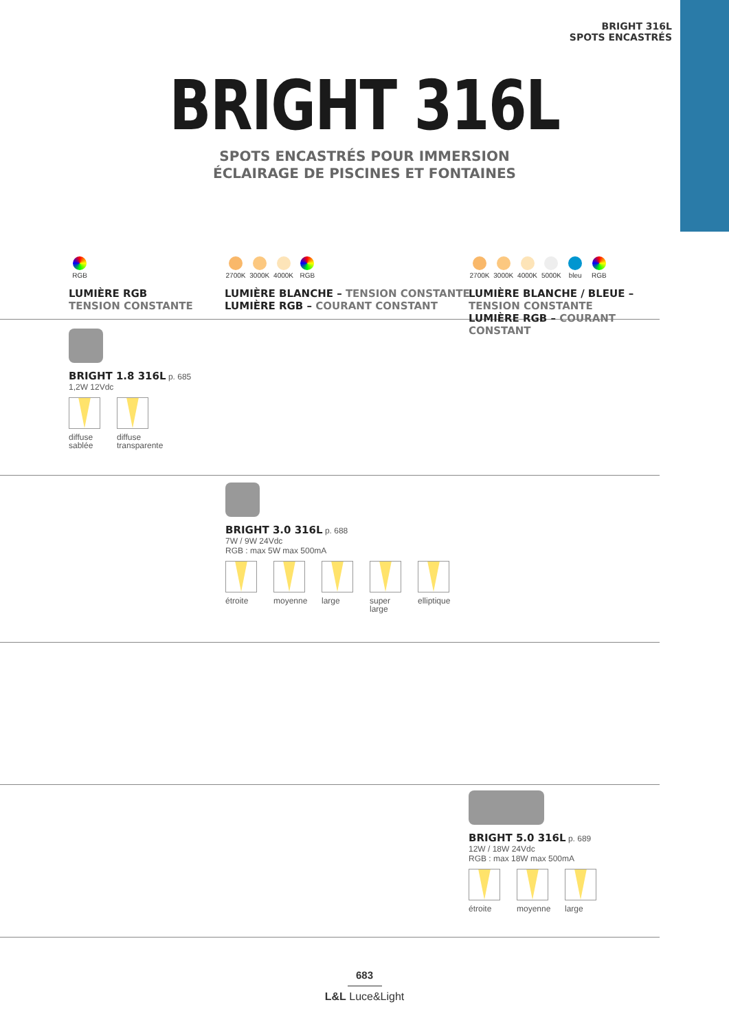BRIGHT 316L
SPOTS ENCASTRÉS
BRIGHT 316L
SPOTS ENCASTRÉS POUR IMMERSION
ÉCLAIRAGE DE PISCINES ET FONTAINES
RGB
LUMIÈRE RGB
TENSION CONSTANTE
2700K 3000K 4000K RGB
LUMIÈRE BLANCHE – TENSION CONSTANTE
LUMIÈRE RGB – COURANT CONSTANT
2700K 3000K 4000K 5000K bleu RGB
LUMIÈRE BLANCHE / BLEUE – TENSION CONSTANTE
LUMIÈRE RGB – COURANT CONSTANT
BRIGHT 1.8 316L p. 685
1,2W 12Vdc
diffuse sablée
diffuse transparente
BRIGHT 3.0 316L p. 688
7W / 9W 24Vdc
RGB : max 5W max 500mA
étroite moyenne large super large
elliptique
BRIGHT 5.0 316L p. 689
12W / 18W 24Vdc
RGB : max 18W max 500mA
étroite moyenne large
683
L&L Luce&Light